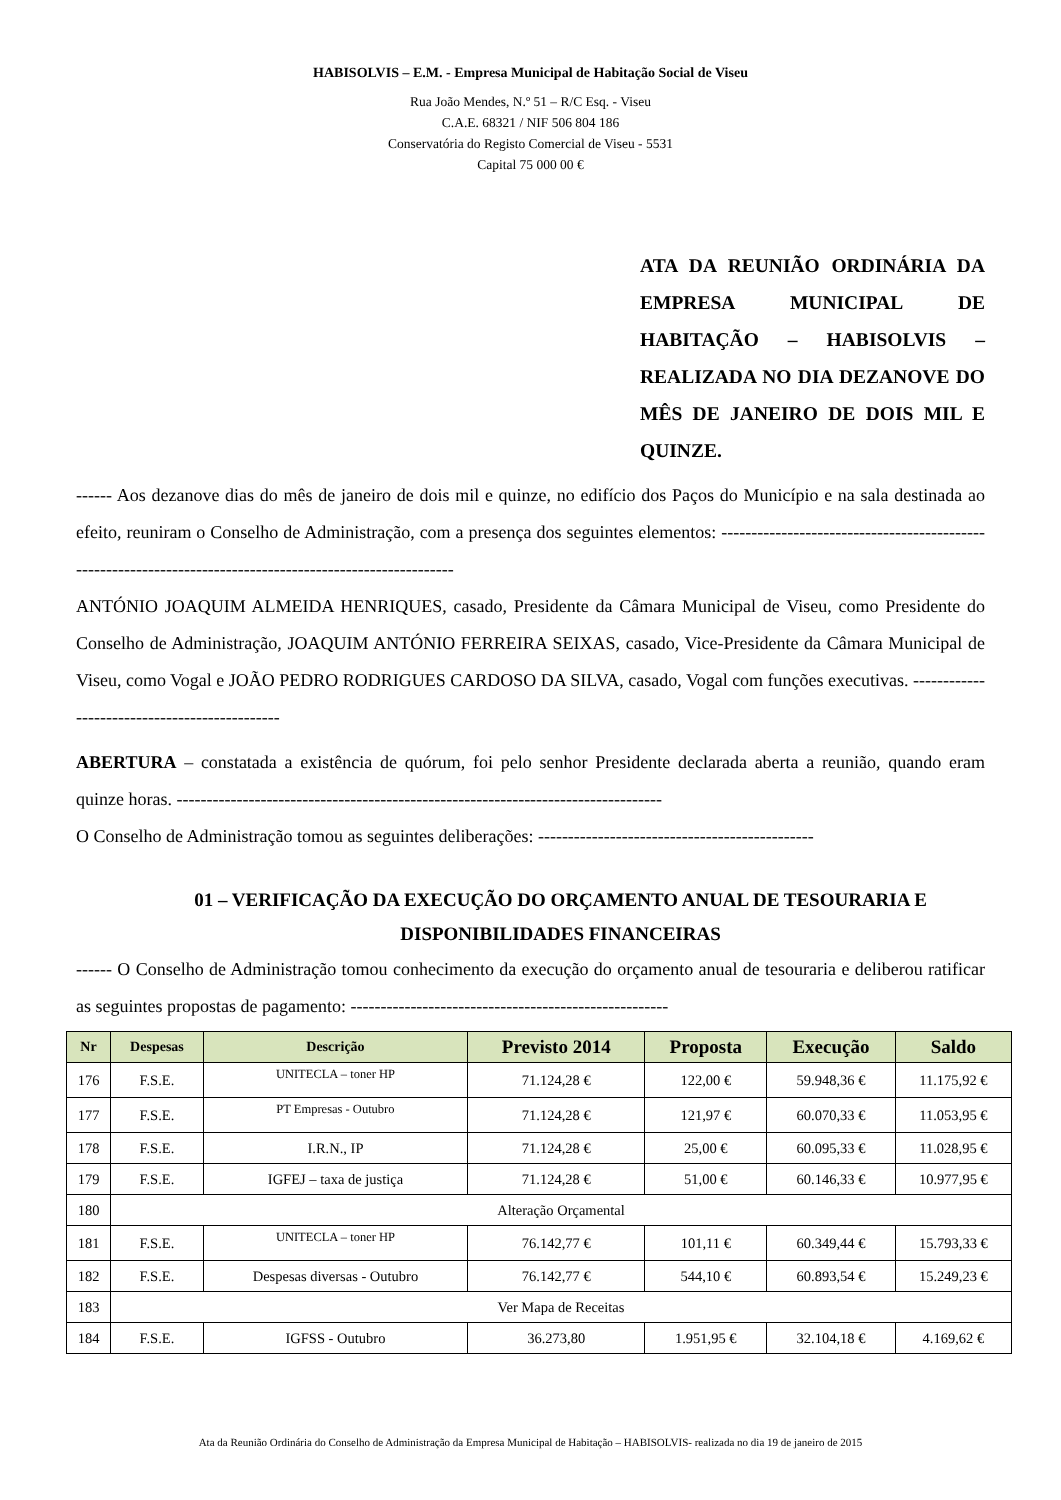HABISOLVIS – E.M. - Empresa Municipal de Habitação Social de Viseu
Rua João Mendes, N.º 51 – R/C Esq. - Viseu
C.A.E. 68321 / NIF 506 804 186
Conservatória do Registo Comercial de Viseu - 5531
Capital 75 000 00 €
ATA DA REUNIÃO ORDINÁRIA DA EMPRESA MUNICIPAL DE HABITAÇÃO – HABISOLVIS – REALIZADA NO DIA DEZANOVE DO MÊS DE JANEIRO DE DOIS MIL E QUINZE.
------ Aos dezanove dias do mês de janeiro de dois mil e quinze, no edifício dos Paços do Município e na sala destinada ao efeito, reuniram o Conselho de Administração, com a presença dos seguintes elementos: -----------------------------------------------------------------------------------------------------------
ANTÓNIO JOAQUIM ALMEIDA HENRIQUES, casado, Presidente da Câmara Municipal de Viseu, como Presidente do Conselho de Administração, JOAQUIM ANTÓNIO FERREIRA SEIXAS, casado, Vice-Presidente da Câmara Municipal de Viseu, como Vogal e JOÃO PEDRO RODRIGUES CARDOSO DA SILVA, casado, Vogal com funções executivas. ----------------------------------------------
ABERTURA – constatada a existência de quórum, foi pelo senhor Presidente declarada aberta a reunião, quando eram quinze horas. ---------------------------------------------------------------------------------
O Conselho de Administração tomou as seguintes deliberações: ----------------------------------------------
01 – VERIFICAÇÃO DA EXECUÇÃO DO ORÇAMENTO ANUAL DE TESOURARIA E DISPONIBILIDADES FINANCEIRAS
------ O Conselho de Administração tomou conhecimento da execução do orçamento anual de tesouraria e deliberou ratificar as seguintes propostas de pagamento: -----------------------------------------------------
| Nr | Despesas | Descrição | Previsto 2014 | Proposta | Execução | Saldo |
| --- | --- | --- | --- | --- | --- | --- |
| 176 | F.S.E. | UNITECLA – toner HP | 71.124,28 € | 122,00 € | 59.948,36 € | 11.175,92 € |
| 177 | F.S.E. | PT Empresas - Outubro | 71.124,28 € | 121,97 € | 60.070,33 € | 11.053,95 € |
| 178 | F.S.E. | I.R.N., IP | 71.124,28 € | 25,00 € | 60.095,33 € | 11.028,95 € |
| 179 | F.S.E. | IGFEJ – taxa de justiça | 71.124,28 € | 51,00 € | 60.146,33 € | 10.977,95 € |
| 180 | Alteração Orçamental | | | | | |
| 181 | F.S.E. | UNITECLA – toner HP | 76.142,77 € | 101,11 € | 60.349,44 € | 15.793,33 € |
| 182 | F.S.E. | Despesas diversas - Outubro | 76.142,77 € | 544,10 € | 60.893,54 € | 15.249,23 € |
| 183 | Ver Mapa de Receitas | | | | | |
| 184 | F.S.E. | IGFSS - Outubro | 36.273,80 | 1.951,95 € | 32.104,18 € | 4.169,62 € |
Ata da Reunião Ordinária do Conselho de Administração da Empresa Municipal de Habitação – HABISOLVIS- realizada no dia 19 de janeiro de 2015